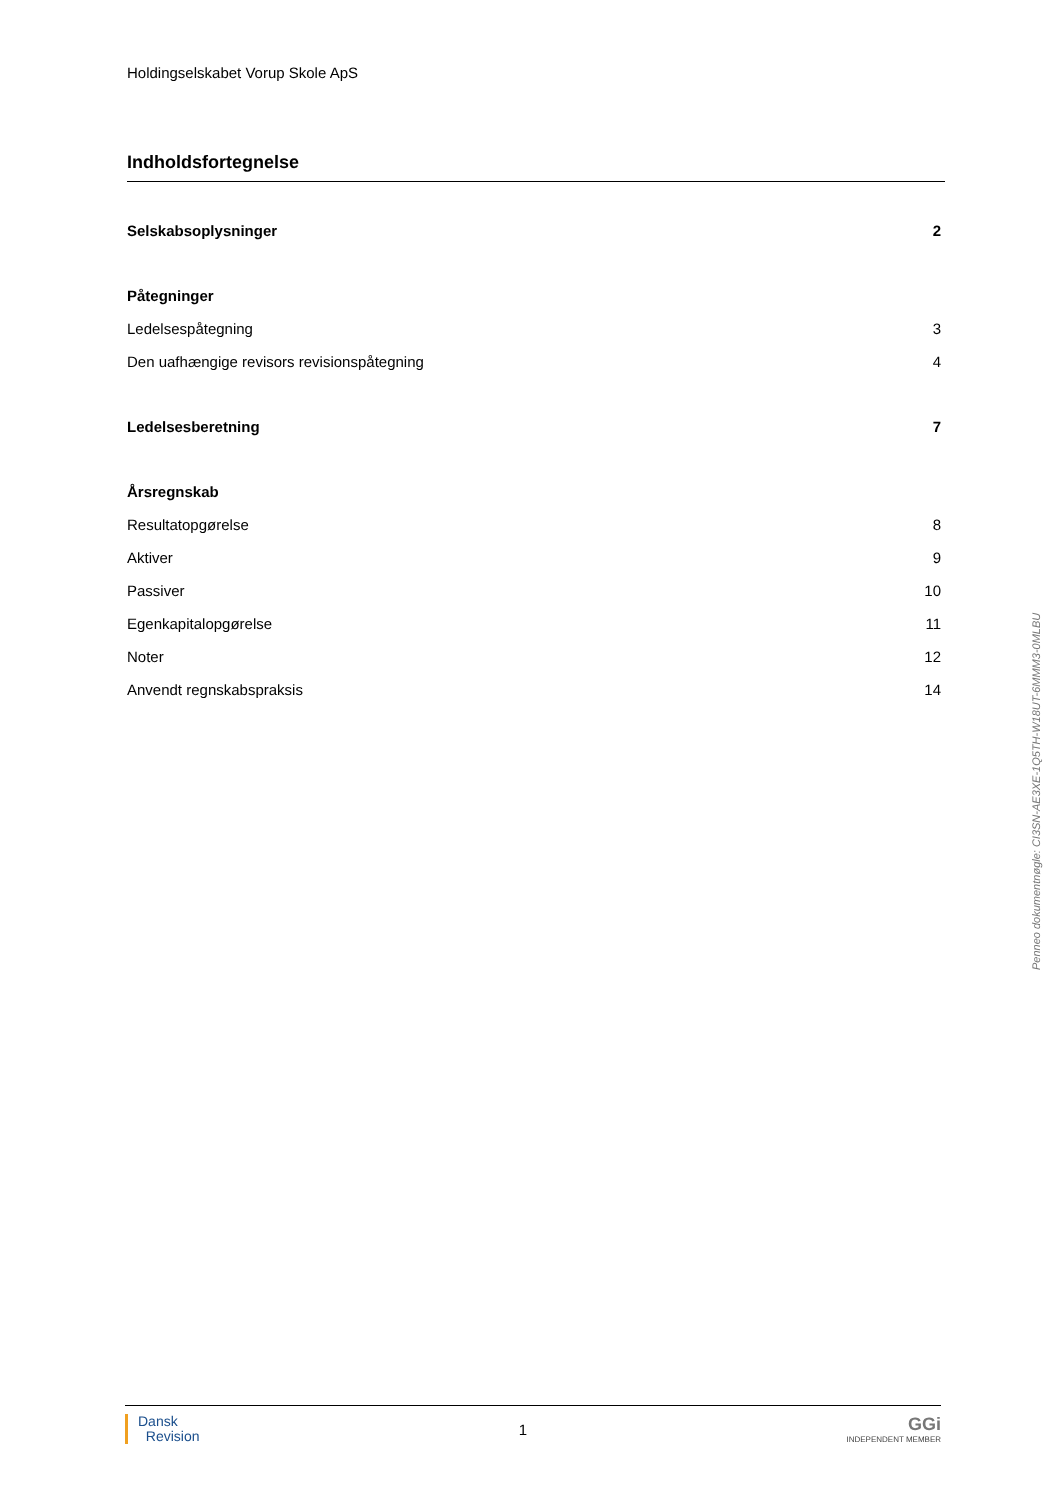Holdingselskabet Vorup Skole ApS
Indholdsfortegnelse
Selskabsoplysninger 2
Påtegninger
Ledelsespåtegning 3
Den uafhængige revisors revisionspåtegning 4
Ledelsesberetning 7
Årsregnskab
Resultatopgørelse 8
Aktiver 9
Passiver 10
Egenkapitalopgørelse 11
Noter 12
Anvendt regnskabspraksis 14
Penneo dokumentnøgle: CI3SN-AE3XE-1Q5TH-W18UT-6MMM3-0MLBU
Dansk
Revision
1
GGi
INDEPENDENT MEMBER